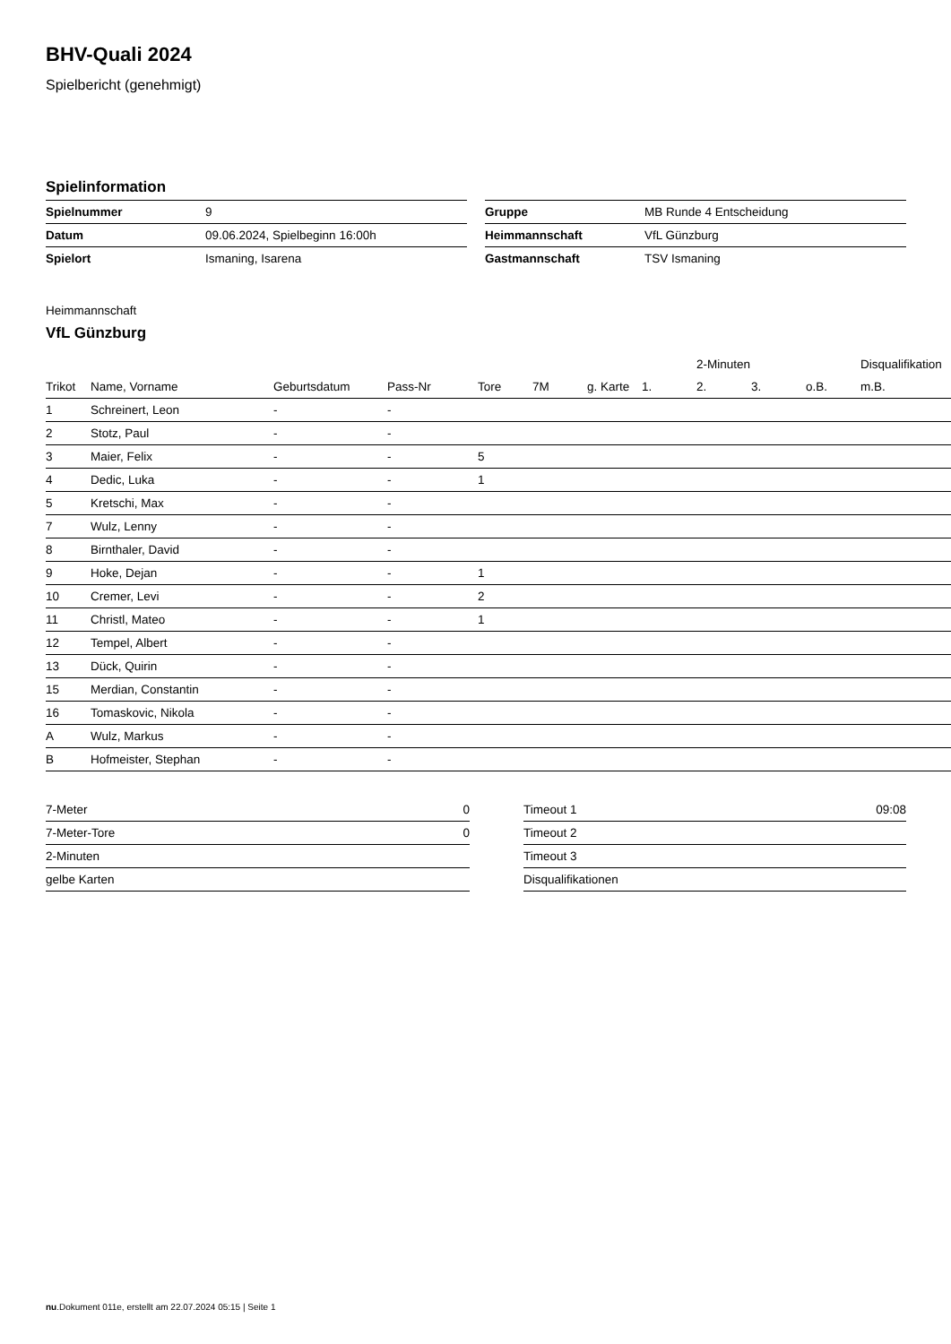BHV-Quali 2024
Spielbericht (genehmigt)
Spielinformation
| Spielnummer | 9 |
| Datum | 09.06.2024, Spielbeginn 16:00h |
| Spielort | Ismaning, Isarena |
| Gruppe | MB Runde 4 Entscheidung |
| Heimmannschaft | VfL Günzburg |
| Gastmannschaft | TSV Ismaning |
Heimmannschaft
VfL Günzburg
| | | | | | | | | 2-Minuten | | | Disqualifikation |
| --- | --- | --- | --- | --- | --- | --- | --- | --- | --- | --- | --- |
| Trikot | Name, Vorname | Geburtsdatum | Pass-Nr | Tore | 7M | g. Karte | 1. | 2. | 3. | o.B. | m.B. |
| 1 | Schreinert, Leon | - | - | | | | | | | | |
| 2 | Stotz, Paul | - | - | | | | | | | | |
| 3 | Maier, Felix | - | - | 5 | | | | | | | |
| 4 | Dedic, Luka | - | - | 1 | | | | | | | |
| 5 | Kretschi, Max | - | - | | | | | | | | |
| 7 | Wulz, Lenny | - | - | | | | | | | | |
| 8 | Birnthaler, David | - | - | | | | | | | | |
| 9 | Hoke, Dejan | - | - | 1 | | | | | | | |
| 10 | Cremer, Levi | - | - | 2 | | | | | | | |
| 11 | Christl, Mateo | - | - | 1 | | | | | | | |
| 12 | Tempel, Albert | - | - | | | | | | | | |
| 13 | Dück, Quirin | - | - | | | | | | | | |
| 15 | Merdian, Constantin | - | - | | | | | | | | |
| 16 | Tomaskovic, Nikola | - | - | | | | | | | | |
| A | Wulz, Markus | - | - | | | | | | | | |
| B | Hofmeister, Stephan | - | - | | | | | | | | |
| 7-Meter | 0 |
| 7-Meter-Tore | 0 |
| 2-Minuten | |
| gelbe Karten | |
| Timeout 1 | 09:08 |
| Timeout 2 | |
| Timeout 3 | |
| Disqualifikationen | |
nu.Dokument 011e, erstellt am 22.07.2024 05:15 | Seite 1